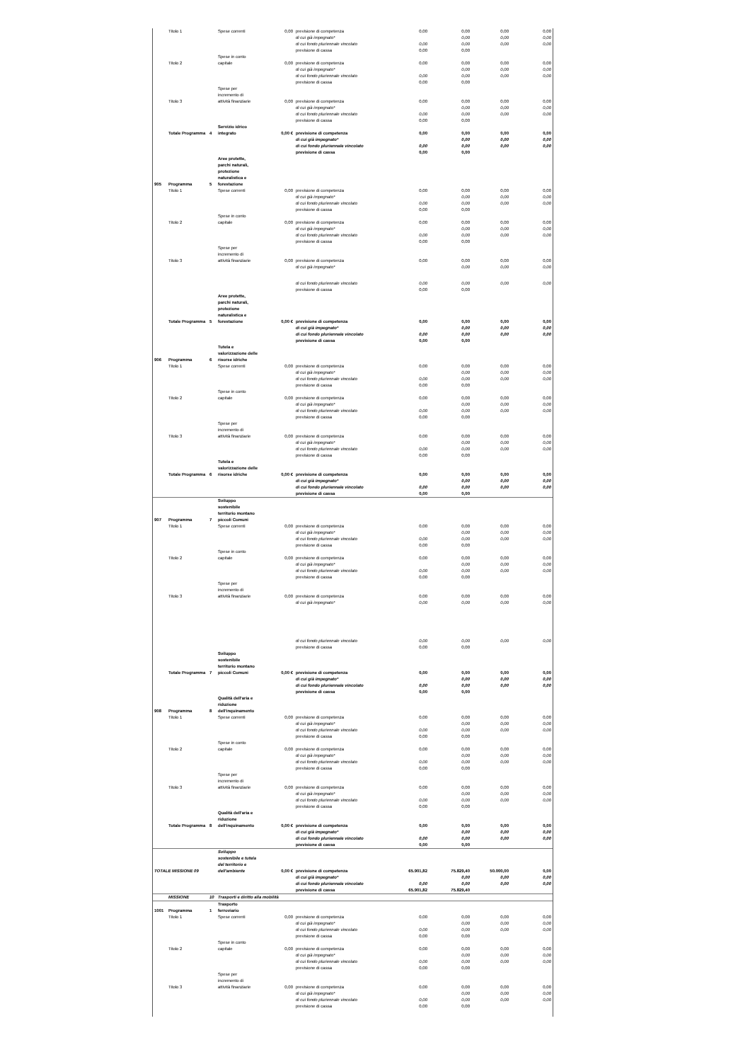| | Titolo 1 | | Spese correnti | 0,00 | previsione di competenza | 0,00 | 0,00 | 0,00 | 0,00 |
| | | | | | di cui già impegnato* | | 0,00 | 0,00 | 0,00 |
| | | | | | di cui fondo pluriennale vincolato | 0,00 | 0,00 | 0,00 | 0,00 |
| | | | | | previsione di cassa | 0,00 | 0,00 | | |
| | Titolo 2 | | Spese in conto capitale | 0,00 | previsione di competenza | 0,00 | 0,00 | 0,00 | 0,00 |
| | | | | | di cui già impegnato* | | 0,00 | 0,00 | 0,00 |
| | | | | | di cui fondo pluriennale vincolato | 0,00 | 0,00 | 0,00 | 0,00 |
| | | | | | previsione di cassa | 0,00 | 0,00 | | |
| | Titolo 3 | | Spese per incremento di attività finanziarie | 0,00 | previsione di competenza | 0,00 | 0,00 | 0,00 | 0,00 |
| | | | | | di cui già impegnato* | | 0,00 | 0,00 | 0,00 |
| | | | | | di cui fondo pluriennale vincolato | 0,00 | 0,00 | 0,00 | 0,00 |
| | | | | | previsione di cassa | 0,00 | 0,00 | | |
| | Totale Programma | 4 | Servizio idrico integrato | 0,00 € | previsione di competenza | 0,00 | 0,00 | 0,00 | 0,00 |
| | | | | | di cui già impegnato* | | 0,00 | 0,00 | 0,00 |
| | | | | | di cui fondo pluriennale vincolato | 0,00 | 0,00 | 0,00 | 0,00 |
| | | | | | previsione di cassa | 0,00 | 0,00 | | |
| 905 | Programma | 5 | Aree protette, parchi naturali, protezione naturalistica e forestazione | | | | | | |
| | Titolo 1 | | Spese correnti | 0,00 | previsione di competenza | 0,00 | 0,00 | 0,00 | 0,00 |
| | | | | | di cui già impegnato* | | 0,00 | 0,00 | 0,00 |
| | | | | | di cui fondo pluriennale vincolato | 0,00 | 0,00 | 0,00 | 0,00 |
| | | | | | previsione di cassa | 0,00 | 0,00 | | |
| | Titolo 2 | | Spese in conto capitale | 0,00 | previsione di competenza | 0,00 | 0,00 | 0,00 | 0,00 |
| | | | | | di cui già impegnato* | | 0,00 | 0,00 | 0,00 |
| | | | | | di cui fondo pluriennale vincolato | 0,00 | 0,00 | 0,00 | 0,00 |
| | | | | | previsione di cassa | 0,00 | 0,00 | | |
| | Titolo 3 | | Spese per incremento di attività finanziarie | 0,00 | previsione di competenza | 0,00 | 0,00 | 0,00 | 0,00 |
| | | | | | di cui già impegnato* | | 0,00 | 0,00 | 0,00 |
| | | | | | di cui fondo pluriennale vincolato | 0,00 | 0,00 | 0,00 | 0,00 |
| | | | | | previsione di cassa | 0,00 | 0,00 | | |
| | Totale Programma | 5 | Aree protette, parchi naturali, protezione naturalistica e forestazione | 0,00 € | previsione di competenza | 0,00 | 0,00 | 0,00 | 0,00 |
| | | | | | di cui già impegnato* | | 0,00 | 0,00 | 0,00 |
| | | | | | di cui fondo pluriennale vincolato | 0,00 | 0,00 | 0,00 | 0,00 |
| | | | | | previsione di cassa | 0,00 | 0,00 | | |
| 906 | Programma | 6 | Tutela e valorizzazione delle risorse idriche | | | | | | |
| | Titolo 1 | | Spese correnti | 0,00 | previsione di competenza | 0,00 | 0,00 | 0,00 | 0,00 |
| | | | | | di cui già impegnato* | | 0,00 | 0,00 | 0,00 |
| | | | | | di cui fondo pluriennale vincolato | 0,00 | 0,00 | 0,00 | 0,00 |
| | | | | | previsione di cassa | 0,00 | 0,00 | | |
| | Titolo 2 | | Spese in conto capitale | 0,00 | previsione di competenza | 0,00 | 0,00 | 0,00 | 0,00 |
| | | | | | di cui già impegnato* | | 0,00 | 0,00 | 0,00 |
| | | | | | di cui fondo pluriennale vincolato | 0,00 | 0,00 | 0,00 | 0,00 |
| | | | | | previsione di cassa | 0,00 | 0,00 | | |
| | Titolo 3 | | Spese per incremento di attività finanziarie | 0,00 | previsione di competenza | 0,00 | 0,00 | 0,00 | 0,00 |
| | | | | | di cui già impegnato* | | 0,00 | 0,00 | 0,00 |
| | | | | | di cui fondo pluriennale vincolato | 0,00 | 0,00 | 0,00 | 0,00 |
| | | | | | previsione di cassa | 0,00 | 0,00 | | |
| | Totale Programma | 6 | Tutela e valorizzazione delle risorse idriche | 0,00 € | previsione di competenza | 0,00 | 0,00 | 0,00 | 0,00 |
| | | | | | di cui già impegnato* | | 0,00 | 0,00 | 0,00 |
| | | | | | di cui fondo pluriennale vincolato | 0,00 | 0,00 | 0,00 | 0,00 |
| | | | | | previsione di cassa | 0,00 | 0,00 | | |
| 907 | Programma | 7 | Sviluppo sostenibile territorio montano piccoli Comuni | | | | | | |
| | Titolo 1 | | Spese correnti | 0,00 | previsione di competenza | 0,00 | 0,00 | 0,00 | 0,00 |
| | | | | | di cui già impegnato* | | 0,00 | 0,00 | 0,00 |
| | | | | | di cui fondo pluriennale vincolato | 0,00 | 0,00 | 0,00 | 0,00 |
| | | | | | previsione di cassa | 0,00 | 0,00 | | |
| | Titolo 2 | | Spese in conto capitale | 0,00 | previsione di competenza | 0,00 | 0,00 | 0,00 | 0,00 |
| | | | | | di cui già impegnato* | | 0,00 | 0,00 | 0,00 |
| | | | | | di cui fondo pluriennale vincolato | 0,00 | 0,00 | 0,00 | 0,00 |
| | | | | | previsione di cassa | 0,00 | 0,00 | | |
| | Titolo 3 | | Spese per incremento di attività finanziarie | 0,00 | previsione di competenza | 0,00 | 0,00 | 0,00 | 0,00 |
| | | | | | di cui già impegnato* | 0,00 | 0,00 | 0,00 | 0,00 |
| | | | | | di cui fondo pluriennale vincolato | 0,00 | 0,00 | 0,00 | 0,00 |
| | | | | | previsione di cassa | 0,00 | 0,00 | | |
| | Totale Programma | 7 | Sviluppo sostenibile territorio montano piccoli Comuni | 0,00 € | previsione di competenza | 0,00 | 0,00 | 0,00 | 0,00 |
| | | | | | di cui già impegnato* | | 0,00 | 0,00 | 0,00 |
| | | | | | di cui fondo pluriennale vincolato | 0,00 | 0,00 | 0,00 | 0,00 |
| | | | | | previsione di cassa | 0,00 | 0,00 | | |
| 908 | Programma | 8 | Qualità dell'aria e riduzione dell'inquinamento | | | | | | |
| | Titolo 1 | | Spese correnti | 0,00 | previsione di competenza | 0,00 | 0,00 | 0,00 | 0,00 |
| | | | | | di cui già impegnato* | | 0,00 | 0,00 | 0,00 |
| | | | | | di cui fondo pluriennale vincolato | 0,00 | 0,00 | 0,00 | 0,00 |
| | | | | | previsione di cassa | 0,00 | 0,00 | | |
| | Titolo 2 | | Spese in conto capitale | 0,00 | previsione di competenza | 0,00 | 0,00 | 0,00 | 0,00 |
| | | | | | di cui già impegnato* | | 0,00 | 0,00 | 0,00 |
| | | | | | di cui fondo pluriennale vincolato | 0,00 | 0,00 | 0,00 | 0,00 |
| | | | | | previsione di cassa | 0,00 | 0,00 | | |
| | Titolo 3 | | Spese per incremento di attività finanziarie | 0,00 | previsione di competenza | 0,00 | 0,00 | 0,00 | 0,00 |
| | | | | | di cui già impegnato* | | 0,00 | 0,00 | 0,00 |
| | | | | | di cui fondo pluriennale vincolato | 0,00 | 0,00 | 0,00 | 0,00 |
| | | | | | previsione di cassa | 0,00 | 0,00 | | |
| | Totale Programma | 8 | Qualità dell'aria e riduzione dell'inquinamento | 0,00 € | previsione di competenza | 0,00 | 0,00 | 0,00 | 0,00 |
| | | | | | di cui già impegnato* | | 0,00 | 0,00 | 0,00 |
| | | | | | di cui fondo pluriennale vincolato | 0,00 | 0,00 | 0,00 | 0,00 |
| | | | | | previsione di cassa | 0,00 | 0,00 | | |
| TOTALE MISSIONE 09 | | | Sviluppo sostenibile e tutela del territorio e dell'ambiente | 0,00 € | previsione di competenza | 65.901,82 | 75.829,40 | 50.000,00 | 0,00 |
| | | | | | di cui già impegnato* | | 0,00 | 0,00 | 0,00 |
| | | | | | di cui fondo pluriennale vincolato | 0,00 | 0,00 | 0,00 | 0,00 |
| | | | | | previsione di cassa | 65.901,82 | 75.829,40 | | |
| | MISSIONE | 10 | Trasporti e diritto alla mobilità | | | | | | |
| 1001 | Programma | 1 | Trasporto ferroviario | | | | | | |
| | Titolo 1 | | Spese correnti | 0,00 | previsione di competenza | 0,00 | 0,00 | 0,00 | 0,00 |
| | | | | | di cui già impegnato* | | 0,00 | 0,00 | 0,00 |
| | | | | | di cui fondo pluriennale vincolato | 0,00 | 0,00 | 0,00 | 0,00 |
| | | | | | previsione di cassa | 0,00 | 0,00 | | |
| | Titolo 2 | | Spese in conto capitale | 0,00 | previsione di competenza | 0,00 | 0,00 | 0,00 | 0,00 |
| | | | | | di cui già impegnato* | | 0,00 | 0,00 | 0,00 |
| | | | | | di cui fondo pluriennale vincolato | 0,00 | 0,00 | 0,00 | 0,00 |
| | | | | | previsione di cassa | 0,00 | 0,00 | | |
| | Titolo 3 | | Spese per incremento di attività finanziarie | 0,00 | previsione di competenza | 0,00 | 0,00 | 0,00 | 0,00 |
| | | | | | di cui già impegnato* | | 0,00 | 0,00 | 0,00 |
| | | | | | di cui fondo pluriennale vincolato | 0,00 | 0,00 | 0,00 | 0,00 |
| | | | | | previsione di cassa | 0,00 | 0,00 | | |